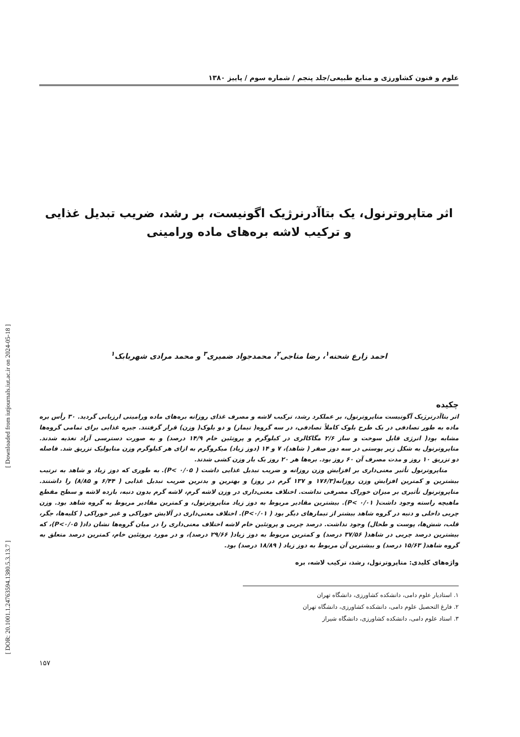[ Downloaded from iutjournals.iut.ac.ir on 2024-05-18 ]
[ DOR: 20.1001.1.24763594.1380.5.3.13.7 ]
علوم و فنون کشاورزی و منابع طبیعی/جلد پنجم / شماره سوم / پاییز ۱۳۸۰
اثر متاپروترنول، یک بتاآدرنرژیک اگونیست، بر رشد، ضریب تبدیل غذایی
و ترکیب لاشه بره‌های ماده ورامینی
احمد زارع شحنه<sup>۱</sup>، رضا متاجی<sup>۲</sup>، محمدجواد ضمیری<sup>۳</sup> و محمد مرادی شهربابک<sup>۱</sup>
چکیده
اثر بتاآدرنرژیک آگونیست متاپروترنول، بر عملکرد رشد، ترکیب لاشه و مصرف غذای روزانه بره‌های ماده ورامینی ارزیابی گردید. ۳۰ رأس بره ماده به طور تصادفی در یک طرح بلوک کاملاً تصادفی، در سه گروه( تیمار) و دو بلوک( وزن) قرار گرفتند. جیره غذایی برای تمامی گروه‌ها مشابه بود( انرژی قابل سوخت و ساز ۲/۶ مگاکالری در کیلوگرم و پروتئین خام ۱۴/۹ درصد) و به صورت دسترسی آزاد تغذیه شدند. متاپروترنول به شکل زیر پوستی در سه دوز صفر ( شاهد)، ۷ و ۱۴ (دوز زیاد) میکروگرم به ازای هر کیلوگرم وزن متابولیک تزریق شد. فاصله دو تزریق ۱۰ روز و مدت مصرف آن ۶۰ روز بود. بره‌ها هر ۲۰ روز یک بار وزن کشی شدند.
متاپروترنول تأثیر معنی‌داری بر افزایش وزن روزانه و ضریب تبدیل غذایی داشت ( P< ۰/۰۵). به طوری که دوز زیاد و شاهد به ترتیب بیشترین و کمترین افزایش وزن روزانه(۱۷۶/۳ و ۱۳۷ گرم در روز) و بهترین و بدترین ضریب تبدیل غذایی ( ۶/۴۴ و ۸/۸۵) را داشتند. متاپروترنول تأثیری بر میزان خوراک مصرفی نداشت. اختلاف معنی‌داری در وزن لاشه گرم، لاشه گرم بدون دنبه، بازده لاشه و سطح مقطع ماهیچه راسته وجود داشت( P< ۰/۰۱). بیشترین مقادیر مربوط به دوز زیاد متاپروترنول، و کمترین مقادیر مربوط به گروه شاهد بود. وزن چربی داخلی و دنبه در گروه شاهد بیشتر از تیمارهای دیگر بود ( P<۰/۰۱). اختلاف معنی‌داری در آلایش خوراکی و غیر خوراکی ( کلیه‌ها، جگر، قلب، شش‌ها، پوست و طحال) وجود نداشت. درصد چربی و پروتئین خام لاشه اختلاف معنی‌داری را در میان گروه‌ها نشان داد( P<۰/۰۵)، که بیشترین درصد چربی در شاهد( ۳۷/۵۶ درصد) و کمترین مربوط به دوز زیاد( ۲۹/۶۶ درصد)، و در مورد پروتئین خام، کمترین درصد متعلق به گروه شاهد( ۱۵/۶۳ درصد) و بیشترین آن مربوط به دوز زیاد ( ۱۸/۸۹ درصد) بود.
واژه‌های کلیدی: متاپروترنول، رشد، ترکیب لاشه، بره
۱. استادیار علوم دامی، دانشکده کشاورزی، دانشگاه تهران
۲. فارغ التحصیل علوم دامی، دانشکده کشاورزی، دانشگاه تهران
۳. استاد علوم دامی، دانشکده کشاورزی، دانشگاه شیراز
۱۵۷